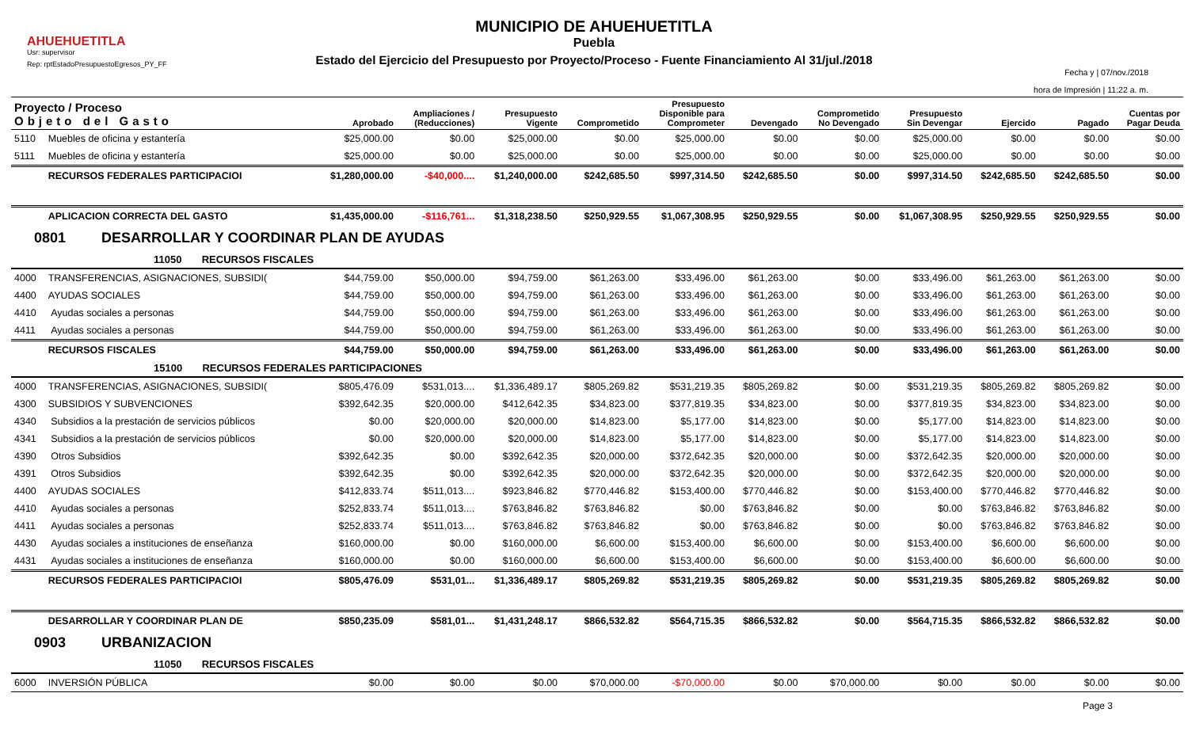MUNICIPIO DE AHUEHUETITLA
Puebla
Estado del Ejercicio del Presupuesto por Proyecto/Proceso - Fuente Financiamiento Al 31/jul./2018
AHUEHUETITLA
Usr: supervisor
Rep: rptEstadoPresupuestoEgresos_PY_FF
Fecha y | 07/nov./2018
hora de Impresión | 11:22 a. m.
| Proyecto / Proceso Objeto del Gasto | | Aprobado | Ampliaciones / (Reducciones) | Presupuesto Vigente | Comprometido | Presupuesto Disponible para Comprometer | Devengado | Comprometido No Devengado | Presupuesto Sin Devengar | Ejercido | Pagado | Cuentas por Pagar Deuda |
| --- | --- | --- | --- | --- | --- | --- | --- | --- | --- | --- | --- | --- |
| 5110 | Muebles de oficina y estantería | $25,000.00 | $0.00 | $25,000.00 | $0.00 | $25,000.00 | $0.00 | $0.00 | $25,000.00 | $0.00 | $0.00 | $0.00 |
| 5111 | Muebles de oficina y estantería | $25,000.00 | $0.00 | $25,000.00 | $0.00 | $25,000.00 | $0.00 | $0.00 | $25,000.00 | $0.00 | $0.00 | $0.00 |
| | RECURSOS FEDERALES PARTICIPACIOI | $1,280,000.00 | -$40,000.... | $1,240,000.00 | $242,685.50 | $997,314.50 | $242,685.50 | $0.00 | $997,314.50 | $242,685.50 | $242,685.50 | $0.00 |
| | APLICACION CORRECTA DEL GASTO | $1,435,000.00 | -$116,761... | $1,318,238.50 | $250,929.55 | $1,067,308.95 | $250,929.55 | $0.00 | $1,067,308.95 | $250,929.55 | $250,929.55 | $0.00 |
| 0801 DESARROLLAR Y COORDINAR PLAN DE AYUDAS | | | | | | | | | | | | |
| 11050 RECURSOS FISCALES | | | | | | | | | | | | |
| 4000 | TRANSFERENCIAS, ASIGNACIONES, SUBSIDI( | $44,759.00 | $50,000.00 | $94,759.00 | $61,263.00 | $33,496.00 | $61,263.00 | $0.00 | $33,496.00 | $61,263.00 | $61,263.00 | $0.00 |
| 4400 | AYUDAS SOCIALES | $44,759.00 | $50,000.00 | $94,759.00 | $61,263.00 | $33,496.00 | $61,263.00 | $0.00 | $33,496.00 | $61,263.00 | $61,263.00 | $0.00 |
| 4410 | Ayudas sociales a personas | $44,759.00 | $50,000.00 | $94,759.00 | $61,263.00 | $33,496.00 | $61,263.00 | $0.00 | $33,496.00 | $61,263.00 | $61,263.00 | $0.00 |
| 4411 | Ayudas sociales a personas | $44,759.00 | $50,000.00 | $94,759.00 | $61,263.00 | $33,496.00 | $61,263.00 | $0.00 | $33,496.00 | $61,263.00 | $61,263.00 | $0.00 |
| | RECURSOS FISCALES | $44,759.00 | $50,000.00 | $94,759.00 | $61,263.00 | $33,496.00 | $61,263.00 | $0.00 | $33,496.00 | $61,263.00 | $61,263.00 | $0.00 |
| 15100 RECURSOS FEDERALES PARTICIPACIONES | | | | | | | | | | | | |
| 4000 | TRANSFERENCIAS, ASIGNACIONES, SUBSIDI( | $805,476.09 | $531,013.... | $1,336,489.17 | $805,269.82 | $531,219.35 | $805,269.82 | $0.00 | $531,219.35 | $805,269.82 | $805,269.82 | $0.00 |
| 4300 | SUBSIDIOS Y SUBVENCIONES | $392,642.35 | $20,000.00 | $412,642.35 | $34,823.00 | $377,819.35 | $34,823.00 | $0.00 | $377,819.35 | $34,823.00 | $34,823.00 | $0.00 |
| 4340 | Subsidios a la prestación de servicios públicos | $0.00 | $20,000.00 | $20,000.00 | $14,823.00 | $5,177.00 | $14,823.00 | $0.00 | $5,177.00 | $14,823.00 | $14,823.00 | $0.00 |
| 4341 | Subsidios a la prestación de servicios públicos | $0.00 | $20,000.00 | $20,000.00 | $14,823.00 | $5,177.00 | $14,823.00 | $0.00 | $5,177.00 | $14,823.00 | $14,823.00 | $0.00 |
| 4390 | Otros Subsidios | $392,642.35 | $0.00 | $392,642.35 | $20,000.00 | $372,642.35 | $20,000.00 | $0.00 | $372,642.35 | $20,000.00 | $20,000.00 | $0.00 |
| 4391 | Otros Subsidios | $392,642.35 | $0.00 | $392,642.35 | $20,000.00 | $372,642.35 | $20,000.00 | $0.00 | $372,642.35 | $20,000.00 | $20,000.00 | $0.00 |
| 4400 | AYUDAS SOCIALES | $412,833.74 | $511,013.... | $923,846.82 | $770,446.82 | $153,400.00 | $770,446.82 | $0.00 | $153,400.00 | $770,446.82 | $770,446.82 | $0.00 |
| 4410 | Ayudas sociales a personas | $252,833.74 | $511,013.... | $763,846.82 | $763,846.82 | $0.00 | $763,846.82 | $0.00 | $0.00 | $763,846.82 | $763,846.82 | $0.00 |
| 4411 | Ayudas sociales a personas | $252,833.74 | $511,013.... | $763,846.82 | $763,846.82 | $0.00 | $763,846.82 | $0.00 | $0.00 | $763,846.82 | $763,846.82 | $0.00 |
| 4430 | Ayudas sociales a instituciones de enseñanza | $160,000.00 | $0.00 | $160,000.00 | $6,600.00 | $153,400.00 | $6,600.00 | $0.00 | $153,400.00 | $6,600.00 | $6,600.00 | $0.00 |
| 4431 | Ayudas sociales a instituciones de enseñanza | $160,000.00 | $0.00 | $160,000.00 | $6,600.00 | $153,400.00 | $6,600.00 | $0.00 | $153,400.00 | $6,600.00 | $6,600.00 | $0.00 |
| | RECURSOS FEDERALES PARTICIPACIOI | $805,476.09 | $531,01... | $1,336,489.17 | $805,269.82 | $531,219.35 | $805,269.82 | $0.00 | $531,219.35 | $805,269.82 | $805,269.82 | $0.00 |
| | DESARROLLAR Y COORDINAR PLAN DE | $850,235.09 | $581,01... | $1,431,248.17 | $866,532.82 | $564,715.35 | $866,532.82 | $0.00 | $564,715.35 | $866,532.82 | $866,532.82 | $0.00 |
| 0903 URBANIZACION | | | | | | | | | | | | |
| 11050 RECURSOS FISCALES | | | | | | | | | | | | |
| 6000 | INVERSIÓN PÚBLICA | $0.00 | $0.00 | $0.00 | $70,000.00 | -$70,000.00 | $0.00 | $70,000.00 | $0.00 | $0.00 | $0.00 | $0.00 |
Page 3